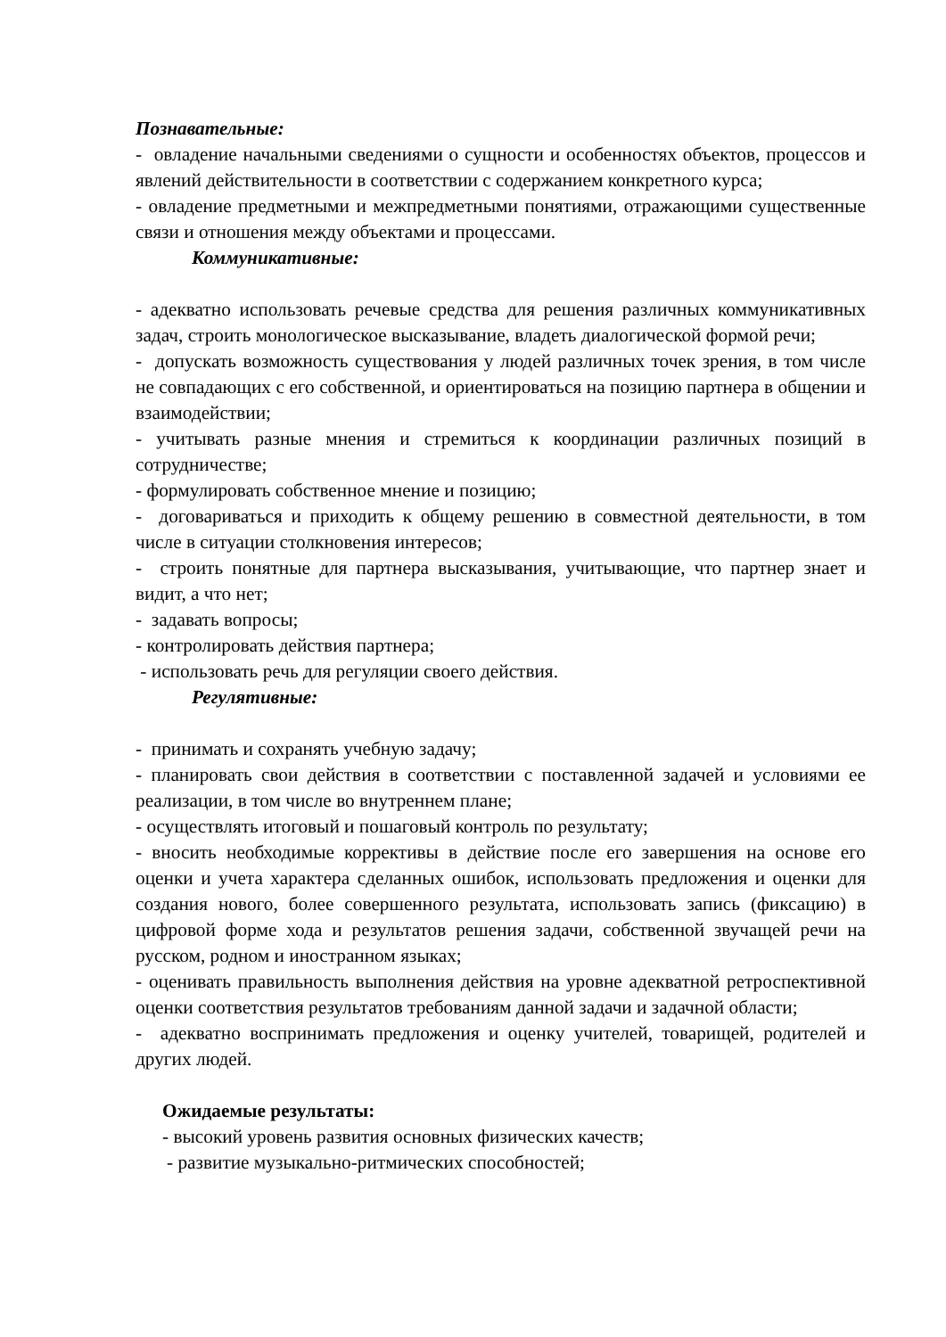Познавательные:
- овладение начальными сведениями о сущности и особенностях объектов, процессов и явлений действительности в соответствии с содержанием конкретного курса;
- овладение предметными и межпредметными понятиями, отражающими существенные связи и отношения между объектами и процессами.
Коммуникативные:
- адекватно использовать речевые средства для решения различных коммуникативных задач, строить монологическое высказывание, владеть диалогической формой речи;
- допускать возможность существования у людей различных точек зрения, в том числе не совпадающих с его собственной, и ориентироваться на позицию партнера в общении и взаимодействии;
- учитывать разные мнения и стремиться к координации различных позиций в сотрудничестве;
- формулировать собственное мнение и позицию;
- договариваться и приходить к общему решению в совместной деятельности, в том числе в ситуации столкновения интересов;
- строить понятные для партнера высказывания, учитывающие, что партнер знает и видит, а что нет;
- задавать вопросы;
- контролировать действия партнера;
- использовать речь для регуляции своего действия.
Регулятивные:
- принимать и сохранять учебную задачу;
- планировать свои действия в соответствии с поставленной задачей и условиями ее реализации, в том числе во внутреннем плане;
- осуществлять итоговый и пошаговый контроль по результату;
- вносить необходимые коррективы в действие после его завершения на основе его оценки и учета характера сделанных ошибок, использовать предложения и оценки для создания нового, более совершенного результата, использовать запись (фиксацию) в цифровой форме хода и результатов решения задачи, собственной звучащей речи на русском, родном и иностранном языках;
- оценивать правильность выполнения действия на уровне адекватной ретроспективной оценки соответствия результатов требованиям данной задачи и задачной области;
- адекватно воспринимать предложения и оценку учителей, товарищей, родителей и других людей.
Ожидаемые результаты:
- высокий уровень развития основных физических качеств;
- развитие музыкально-ритмических способностей;